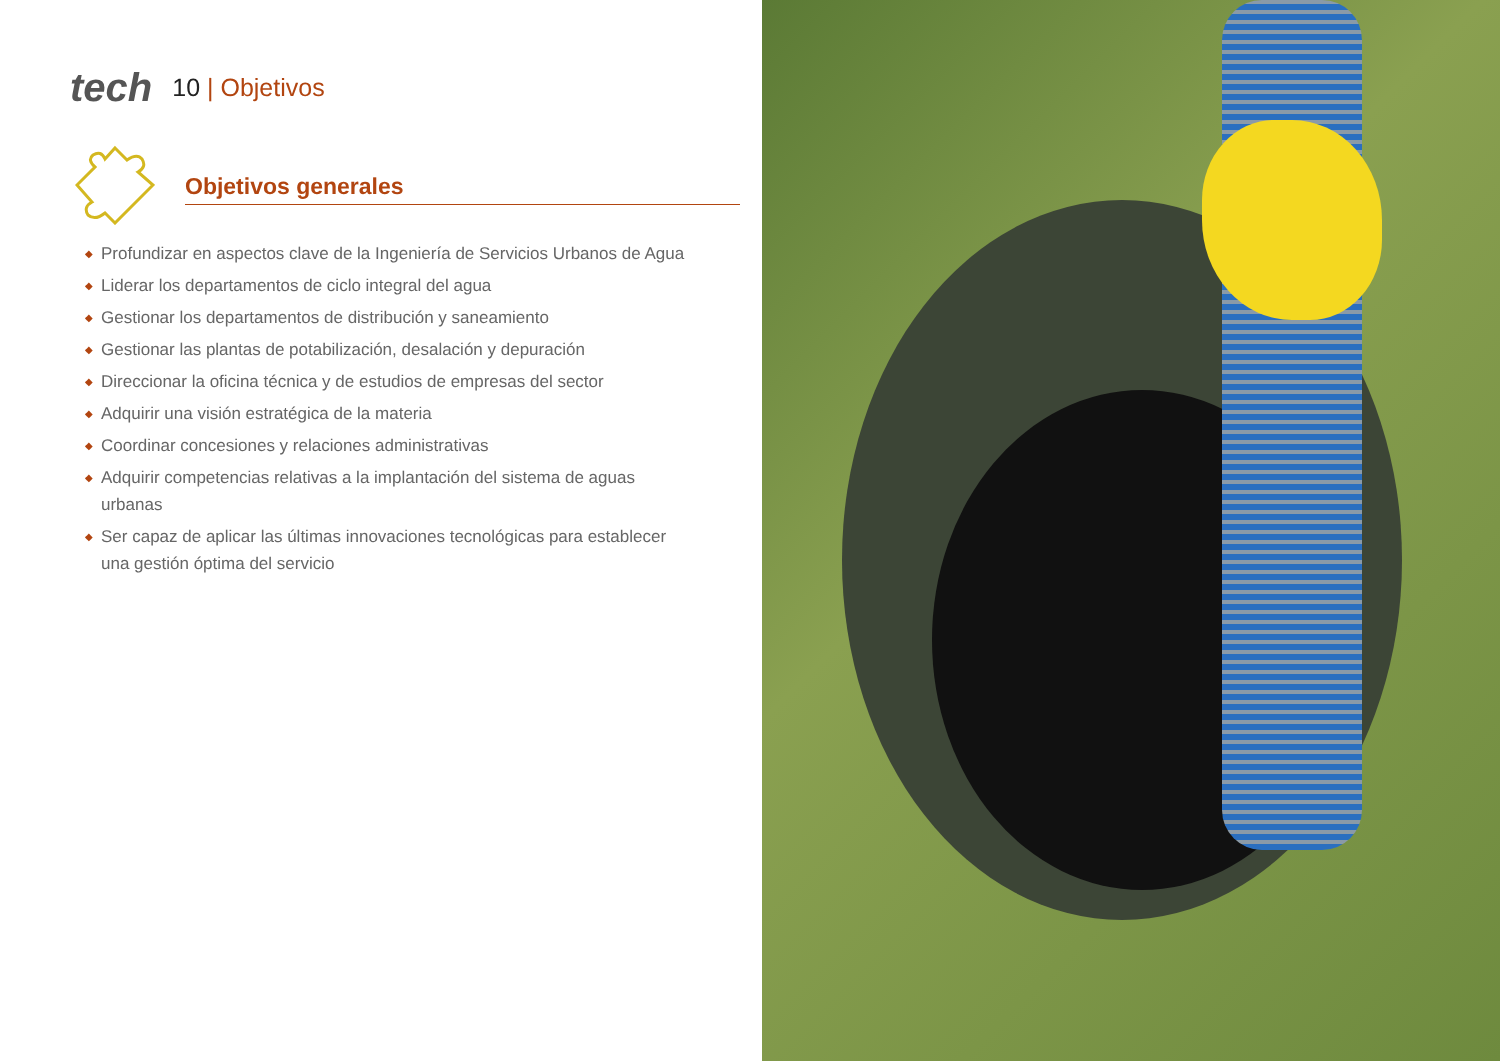tech
10 | Objetivos
Objetivos generales
◆ Profundizar en aspectos clave de la Ingeniería de Servicios Urbanos de Agua
◆ Liderar los departamentos de ciclo integral del agua
◆ Gestionar los departamentos de distribución y saneamiento
◆ Gestionar las plantas de potabilización, desalación y depuración
◆ Direccionar la oficina técnica y de estudios de empresas del sector
◆ Adquirir una visión estratégica de la materia
◆ Coordinar concesiones y relaciones administrativas
◆ Adquirir competencias relativas a la implantación del sistema de aguas urbanas
◆ Ser capaz de aplicar las últimas innovaciones tecnológicas para establecer una gestión óptima del servicio